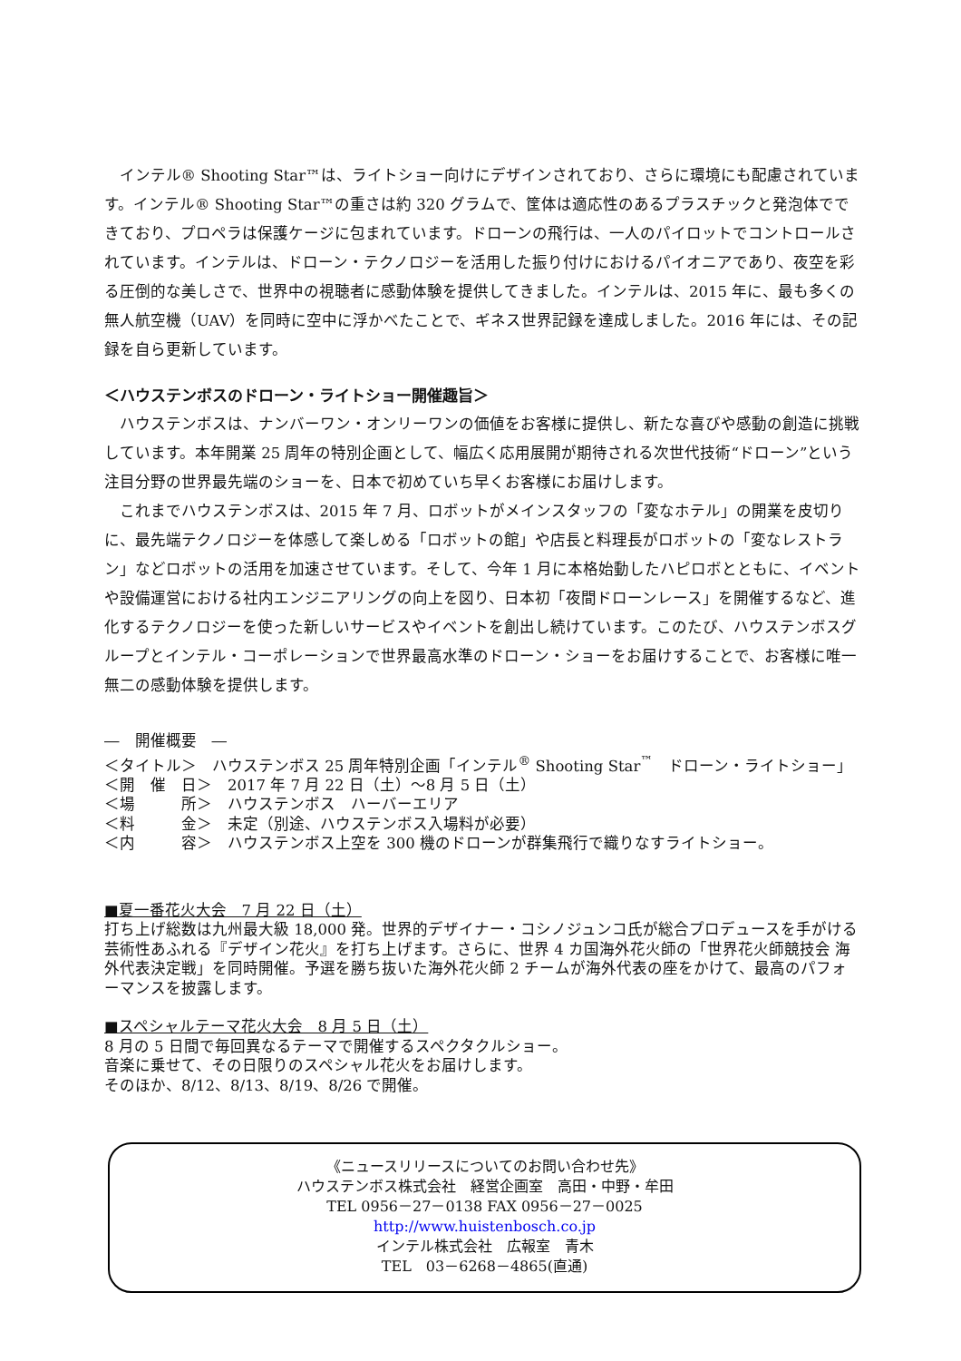インテル® Shooting Star™は、ライトショー向けにデザインされており、さらに環境にも配慮されています。インテル® Shooting Star™の重さは約 320 グラムで、筐体は適応性のあるプラスチックと発泡体でできており、プロペラは保護ケージに包まれています。ドローンの飛行は、一人のパイロットでコントロールされています。インテルは、ドローン・テクノロジーを活用した振り付けにおけるパイオニアであり、夜空を彩る圧倒的な美しさで、世界中の視聴者に感動体験を提供してきました。インテルは、2015 年に、最も多くの無人航空機（UAV）を同時に空中に浮かべたことで、ギネス世界記録を達成しました。2016 年には、その記録を自ら更新しています。
＜ハウステンボスのドローン・ライトショー開催趣旨＞
ハウステンボスは、ナンバーワン・オンリーワンの価値をお客様に提供し、新たな喜びや感動の創造に挑戦しています。本年開業 25 周年の特別企画として、幅広く応用展開が期待される次世代技術“ドローン”という注目分野の世界最先端のショーを、日本で初めていち早くお客様にお届けします。
これまでハウステンボスは、2015 年 7 月、ロボットがメインスタッフの「変なホテル」の開業を皮切りに、最先端テクノロジーを体感して楽しめる「ロボットの館」や店長と料理長がロボットの「変なレストラン」などロボットの活用を加速させています。そして、今年 1 月に本格始動したハピロボとともに、イベントや設備運営における社内エンジニアリングの向上を図り、日本初「夜間ドローンレース」を開催するなど、進化するテクノロジーを使った新しいサービスやイベントを創出し続けています。このたび、ハウステンボスグループとインテル・コーポレーションで世界最高水準のドローン・ショーをお届けすることで、お客様に唯一無二の感動体験を提供します。
―　開催概要　―
＜タイトル＞　ハウステンボス 25 周年特別企画「インテル<sup>®</sup> Shooting Star<sup>™</sup>　ドローン・ライトショー」
＜開　催　日＞　2017 年 7 月 22 日（土）～8 月 5 日（土）
＜場　　　所＞　ハウステンボス　ハーバーエリア
＜料　　　金＞　未定（別途、ハウステンボス入場料が必要）
＜内　　　容＞　ハウステンボス上空を 300 機のドローンが群集飛行で織りなすライトショー。
■夏一番花火大会　7 月 22 日（土）
打ち上げ総数は九州最大級 18,000 発。世界的デザイナー・コシノジュンコ氏が総合プロデュースを手がける芸術性あふれる『デザイン花火』を打ち上げます。さらに、世界 4 カ国海外花火師の「世界花火師競技会 海外代表決定戦」を同時開催。予選を勝ち抜いた海外花火師 2 チームが海外代表の座をかけて、最高のパフォーマンスを披露します。
■スペシャルテーマ花火大会　8 月 5 日（土）
8 月の 5 日間で毎回異なるテーマで開催するスペクタクルショー。
音楽に乗せて、その日限りのスペシャル花火をお届けします。
そのほか、8/12、8/13、8/19、8/26 で開催。
《ニュースリリースについてのお問い合わせ先》
ハウステンボス株式会社　経営企画室　高田・中野・牟田
TEL 0956－27－0138 FAX 0956－27－0025
http://www.huistenbosch.co.jp
インテル株式会社　広報室　青木
TEL　03－6268－4865(直通)